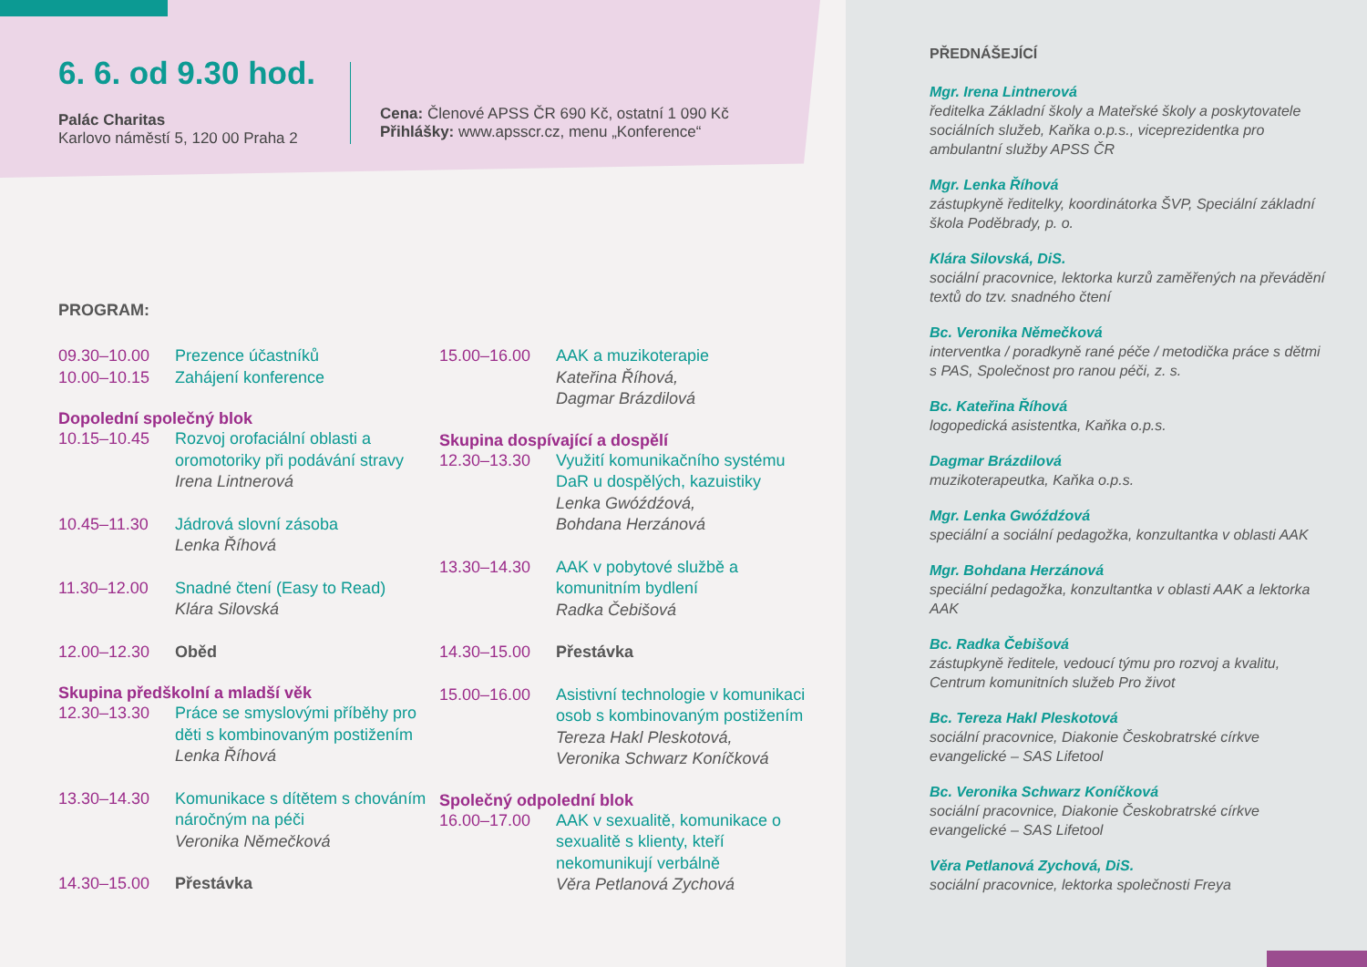6. 6. od 9.30 hod.
Palác Charitas
Karlovo náměstí 5, 120 00 Praha 2
Cena: Členové APSS ČR 690 Kč, ostatní 1 090 Kč
Přihlášky: www.apsscr.cz, menu „Konference“
PROGRAM:
09.30–10.00 Prezence účastníků
10.00–10.15 Zahájení konference
Dopolední společný blok
10.15–10.45 Rozvoj orofaciální oblasti a oromotoriky při podávání stravy
Irena Lintnerová
10.45–11.30 Jádrová slovní zásoba
Lenka Říhová
11.30–12.00 Snadné čtení (Easy to Read)
Klára Silovská
12.00–12.30 Oběd
Skupina předškolní a mladší věk
12.30–13.30 Práce se smyslovými příběhy pro děti s kombinovaným postižením
Lenka Říhová
13.30–14.30 Komunikace s dítětem s chováním náročným na péči
Veronika Němečková
14.30–15.00 Přestávka
15.00–16.00 AAK a muzikoterapie
Kateřina Říhová,
Dagmar Brázdilová
Skupina dospívající a dospělí
12.30–13.30 Využití komunikačního systému DaR u dospělých, kazuistiky
Lenka Gwóźdźová,
Bohdana Herzánová
13.30–14.30 AAK v pobytové službě a komunitním bydlení
Radka Čebišová
14.30–15.00 Přestávka
15.00–16.00 Asistivní technologie v komunikaci osob s kombinovaným postižením
Tereza Hakl Pleskotová,
Veronika Schwarz Koníčková
Společný odpolední blok
16.00–17.00 AAK v sexualitě, komunikace o sexualitě s klienty, kteří nekomunikují verbálně
Věra Petlanová Zychová
PŘEDNÁŠEJÍCÍ
Mgr. Irena Lintnerová
ředitelka Základní školy a Mateřské školy a poskytovatele sociálních služeb, Kaňka o.p.s., viceprezidentka pro ambulantní služby APSS ČR
Mgr. Lenka Říhová
zástupkyně ředitelky, koordinátorka ŠVP, Speciální základní škola Poděbrady, p. o.
Klára Silovská, DiS.
sociální pracovnice, lektorka kurzů zaměřených na převádění textů do tzv. snadného čtení
Bc. Veronika Němečková
interventka / poradkyně rané péče / metodička práce s dětmi s PAS, Společnost pro ranou péči, z. s.
Bc. Kateřina Říhová
logopedická asistentka, Kaňka o.p.s.
Dagmar Brázdilová
muzikoterapeutka, Kaňka o.p.s.
Mgr. Lenka Gwóźdźová
speciální a sociální pedagožka, konzultantka v oblasti AAK
Mgr. Bohdana Herzánová
speciální pedagožka, konzultantka v oblasti AAK a lektorka AAK
Bc. Radka Čebišová
zástupkyně ředitele, vedoucí týmu pro rozvoj a kvalitu, Centrum komunitních služeb Pro život
Bc. Tereza Hakl Pleskotová
sociální pracovnice, Diakonie Českobratrské církve evangelické – SAS Lifetool
Bc. Veronika Schwarz Koníčková
sociální pracovnice, Diakonie Českobratrské církve evangelické – SAS Lifetool
Věra Petlanová Zychová, DiS.
sociální pracovnice, lektorka společnosti Freya